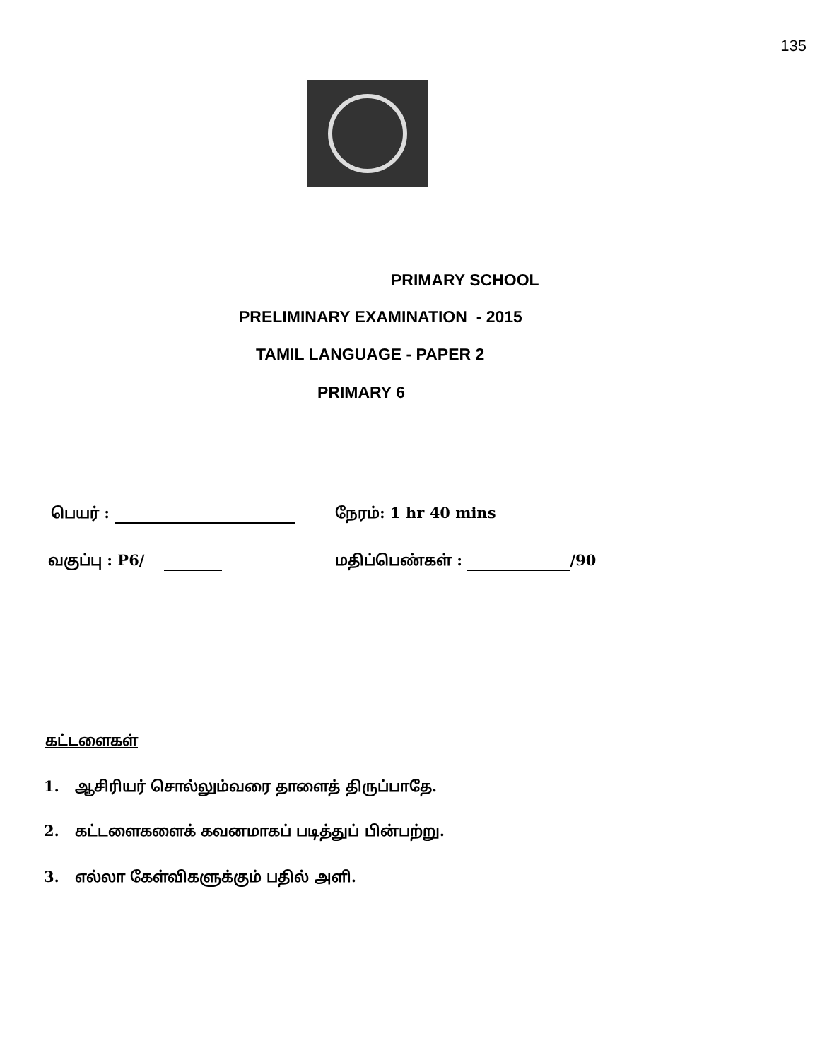135
PRIMARY SCHOOL
PRELIMINARY EXAMINATION - 2015
TAMIL LANGUAGE - PAPER 2
PRIMARY 6
பெயர் : நேரம்: 1 hr 40 mins
வகுப்பு : P6/ மதிப்பெண்கள் : /90
கட்டளைகள்
1. ஆசிரியர் சொல்லும்வரை தாளைத் திருப்பாதே.
2. கட்டளைகளைக் கவனமாகப் படித்துப் பின்பற்று.
3. எல்லா கேள்விகளுக்கும் பதில் அளி.